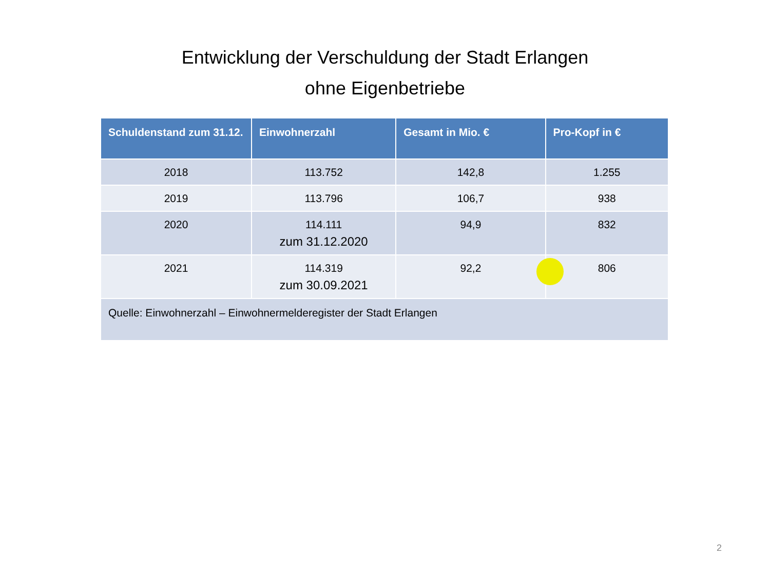Entwicklung der Verschuldung der Stadt Erlangen
ohne Eigenbetriebe
| Schuldenstand zum 31.12. | Einwohnerzahl | Gesamt in Mio. € | Pro-Kopf in € |
| --- | --- | --- | --- |
| 2018 | 113.752 | 142,8 | 1.255 |
| 2019 | 113.796 | 106,7 | 938 |
| 2020 | 114.111 zum 31.12.2020 | 94,9 | 832 |
| 2021 | 114.319 zum 30.09.2021 | 92,2 | 806 |
| Quelle: Einwohnerzahl – Einwohnermelderegister der Stadt Erlangen | | | |
2